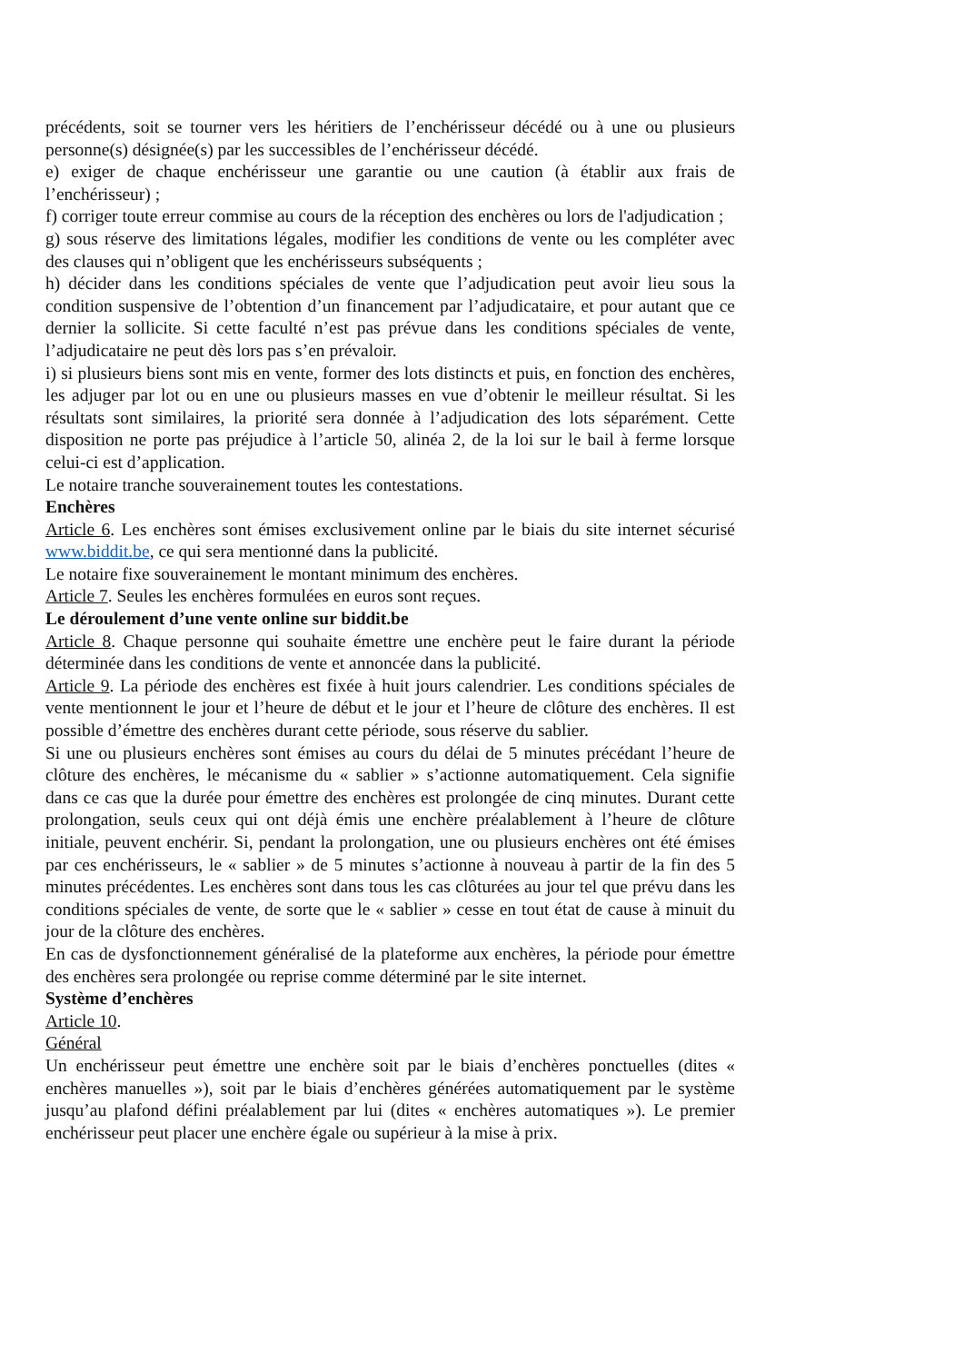précédents, soit se tourner vers les héritiers de l’enchérisseur décédé ou à une ou plusieurs personne(s) désignée(s) par les successibles de l’enchérisseur décédé.
e) exiger de chaque enchérisseur une garantie ou une caution (à établir aux frais de l’enchérisseur) ;
f) corriger toute erreur commise au cours de la réception des enchères ou lors de l'adjudication ;
g) sous réserve des limitations légales, modifier les conditions de vente ou les compléter avec des clauses qui n’obligent que les enchérisseurs subséquents ;
h) décider dans les conditions spéciales de vente que l’adjudication peut avoir lieu sous la condition suspensive de l’obtention d’un financement par l’adjudicataire, et pour autant que ce dernier la sollicite. Si cette faculté n’est pas prévue dans les conditions spéciales de vente, l’adjudicataire ne peut dès lors pas s’en prévaloir.
i) si plusieurs biens sont mis en vente, former des lots distincts et puis, en fonction des enchères, les adjuger par lot ou en une ou plusieurs masses en vue d’obtenir le meilleur résultat. Si les résultats sont similaires, la priorité sera donnée à l’adjudication des lots séparément. Cette disposition ne porte pas préjudice à l’article 50, alinéa 2, de la loi sur le bail à ferme lorsque celui-ci est d’application.
Le notaire tranche souverainement toutes les contestations.
Enchères
Article 6. Les enchères sont émises exclusivement online par le biais du site internet sécurisé www.biddit.be, ce qui sera mentionné dans la publicité.
Le notaire fixe souverainement le montant minimum des enchères.
Article 7. Seules les enchères formulées en euros sont reçues.
Le déroulement d’une vente online sur biddit.be
Article 8. Chaque personne qui souhaite émettre une enchère peut le faire durant la période déterminée dans les conditions de vente et annoncée dans la publicité.
Article 9. La période des enchères est fixée à huit jours calendrier. Les conditions spéciales de vente mentionnent le jour et l’heure de début et le jour et l’heure de clôture des enchères. Il est possible d’émettre des enchères durant cette période, sous réserve du sablier.
Si une ou plusieurs enchères sont émises au cours du délai de 5 minutes précédant l’heure de clôture des enchères, le mécanisme du « sablier » s’actionne automatiquement. Cela signifie dans ce cas que la durée pour émettre des enchères est prolongée de cinq minutes. Durant cette prolongation, seuls ceux qui ont déjà émis une enchère préalablement à l’heure de clôture initiale, peuvent enchérir. Si, pendant la prolongation, une ou plusieurs enchères ont été émises par ces enchérisseurs, le « sablier » de 5 minutes s’actionne à nouveau à partir de la fin des 5 minutes précédentes. Les enchères sont dans tous les cas clôturées au jour tel que prévu dans les conditions spéciales de vente, de sorte que le « sablier » cesse en tout état de cause à minuit du jour de la clôture des enchères.
En cas de dysfonctionnement généralisé de la plateforme aux enchères, la période pour émettre des enchères sera prolongée ou reprise comme déterminé par le site internet.
Système d’enchères
Article 10.
Général
Un enchérisseur peut émettre une enchère soit par le biais d’enchères ponctuelles (dites « enchères manuelles »), soit par le biais d’enchères générées automatiquement par le système jusqu’au plafond défini préalablement par lui (dites « enchères automatiques »). Le premier enchérisseur peut placer une enchère égale ou supérieur à la mise à prix.